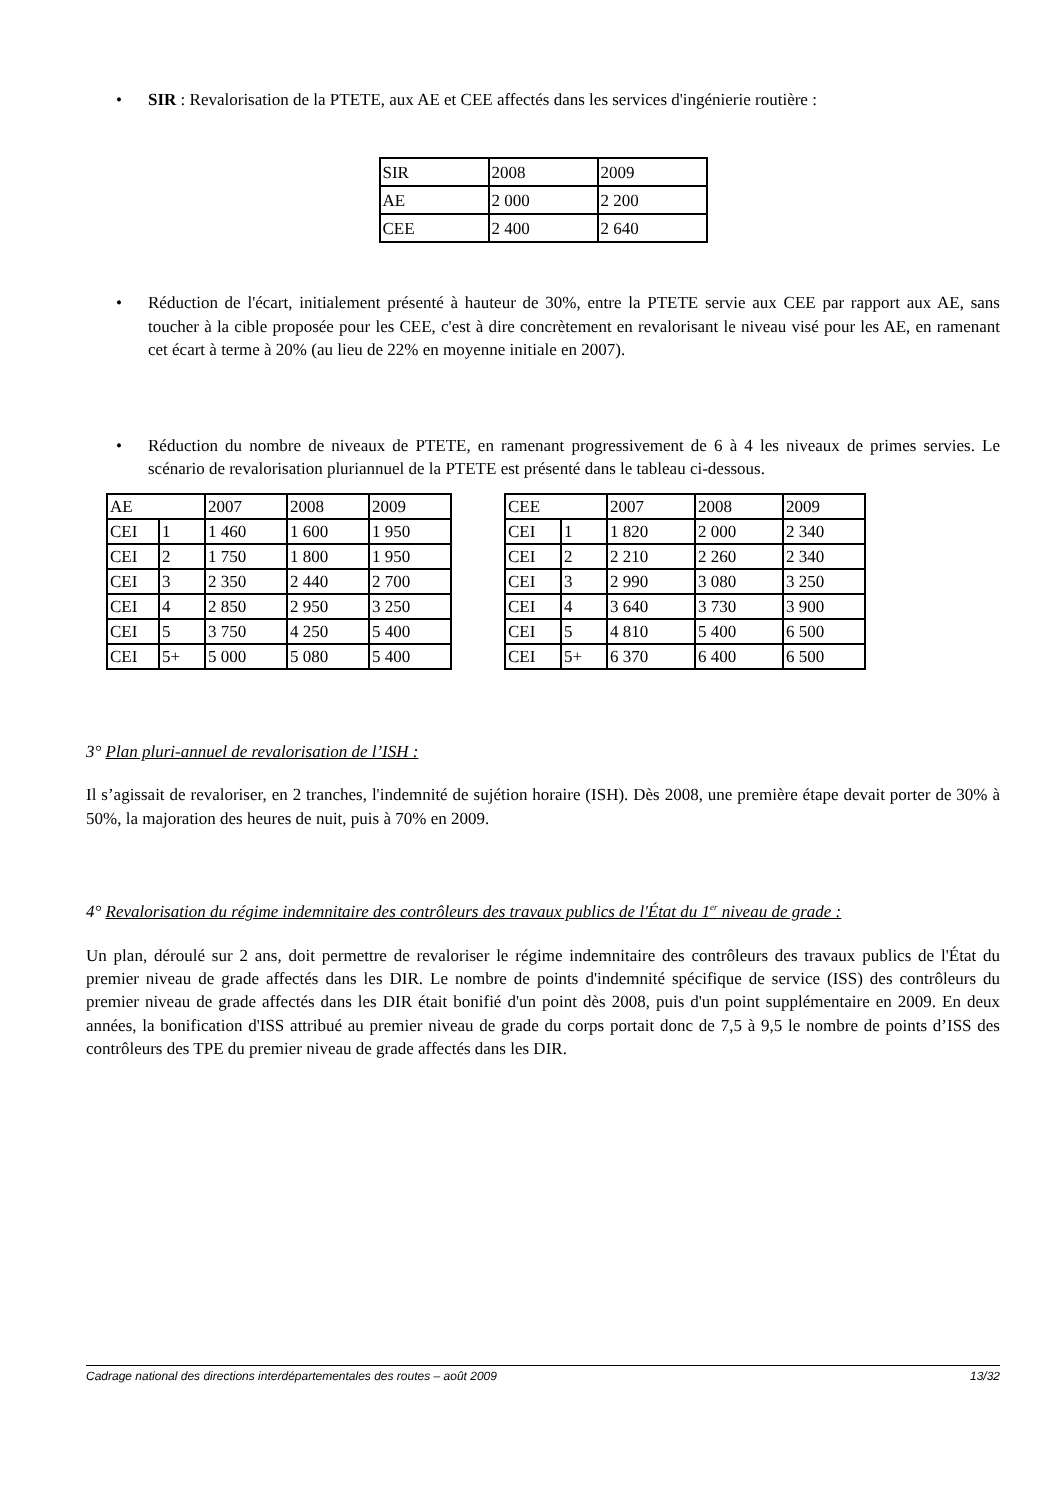• SIR : Revalorisation de la PTETE, aux AE et CEE affectés dans les services d'ingénierie routière :
| SIR | 2008 | 2009 |
| AE | 2 000 | 2 200 |
| CEE | 2 400 | 2 640 |
• Réduction de l'écart, initialement présenté à hauteur de 30%, entre la PTETE servie aux CEE par rapport aux AE, sans toucher à la cible proposée pour les CEE, c'est à dire concrètement en revalorisant le niveau visé pour les AE, en ramenant cet écart à terme à 20% (au lieu de 22% en moyenne initiale en 2007).
• Réduction du nombre de niveaux de PTETE, en ramenant progressivement de 6 à 4 les niveaux de primes servies. Le scénario de revalorisation pluriannuel de la PTETE est présenté dans le tableau ci-dessous.
| AE | | 2007 | 2008 | 2009 |
| CEI | 1 | 1 460 | 1 600 | 1 950 |
| CEI | 2 | 1 750 | 1 800 | 1 950 |
| CEI | 3 | 2 350 | 2 440 | 2 700 |
| CEI | 4 | 2 850 | 2 950 | 3 250 |
| CEI | 5 | 3 750 | 4 250 | 5 400 |
| CEI | 5+ | 5 000 | 5 080 | 5 400 |
| CEE | | 2007 | 2008 | 2009 |
| CEI | 1 | 1 820 | 2 000 | 2 340 |
| CEI | 2 | 2 210 | 2 260 | 2 340 |
| CEI | 3 | 2 990 | 3 080 | 3 250 |
| CEI | 4 | 3 640 | 3 730 | 3 900 |
| CEI | 5 | 4 810 | 5 400 | 6 500 |
| CEI | 5+ | 6 370 | 6 400 | 6 500 |
3° Plan pluri-annuel de revalorisation de l’ISH :
Il s’agissait de revaloriser, en 2 tranches, l'indemnité de sujétion horaire (ISH). Dès 2008, une première étape devait porter de 30% à 50%, la majoration des heures de nuit, puis à 70% en 2009.
4° Revalorisation du régime indemnitaire des contrôleurs des travaux publics de l'État du 1<sup>er</sup> niveau de grade :
Un plan, déroulé sur 2 ans, doit permettre de revaloriser le régime indemnitaire des contrôleurs des travaux publics de l'État du premier niveau de grade affectés dans les DIR. Le nombre de points d'indemnité spécifique de service (ISS) des contrôleurs du premier niveau de grade affectés dans les DIR était bonifié d'un point dès 2008, puis d'un point supplémentaire en 2009. En deux années, la bonification d'ISS attribué au premier niveau de grade du corps portait donc de 7,5 à 9,5 le nombre de points d’ISS des contrôleurs des TPE du premier niveau de grade affectés dans les DIR.
Cadrage national des directions interdépartementales des routes – août 2009 13/32